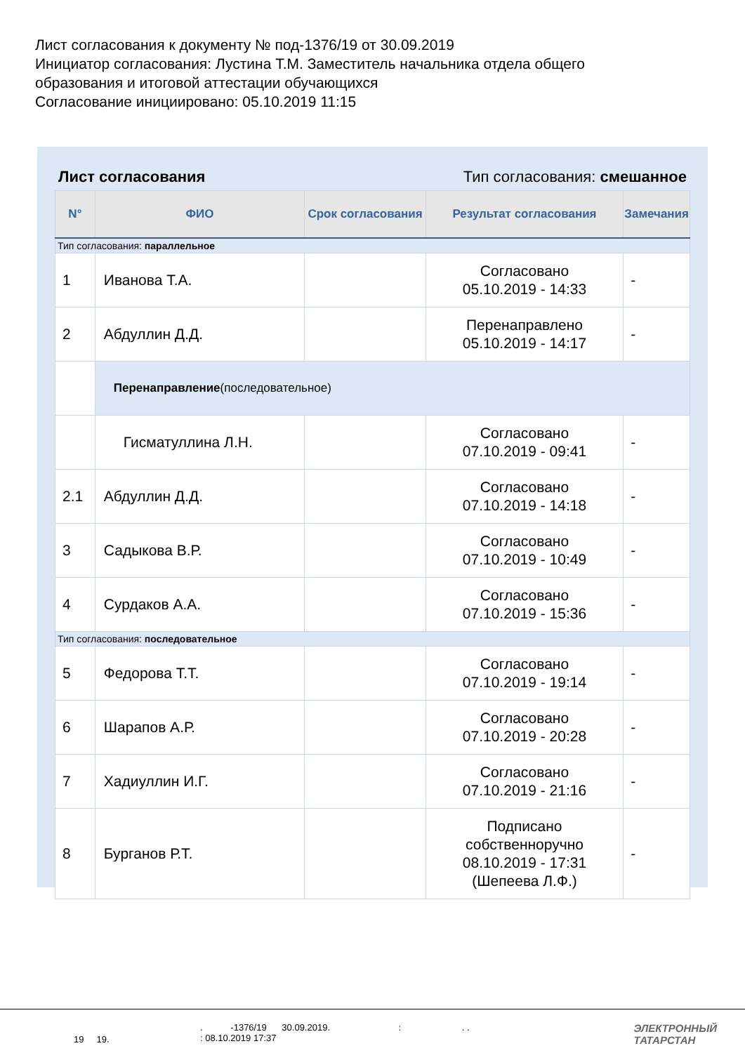Лист согласования к документу № под-1376/19 от 30.09.2019
Инициатор согласования: Лустина Т.М. Заместитель начальника отдела общего образования и итоговой аттестации обучающихся
Согласование инициировано: 05.10.2019 11:15
Лист согласования Тип согласования: смешанное
| N° | ФИО | Срок согласования | Результат согласования | Замечания |
| --- | --- | --- | --- | --- |
| Тип согласования: параллельное | | | | |
| 1 | Иванова Т.А. | | Согласовано 05.10.2019 - 14:33 | - |
| 2 | Абдуллин Д.Д. | | Перенаправлено 05.10.2019 - 14:17 | - |
| | Перенаправление (последовательное) | | | |
| | Гисматуллина Л.Н. | | Согласовано 07.10.2019 - 09:41 | - |
| 2.1 | Абдуллин Д.Д. | | Согласовано 07.10.2019 - 14:18 | - |
| 3 | Садыкова В.Р. | | Согласовано 07.10.2019 - 10:49 | - |
| 4 | Сурдаков А.А. | | Согласовано 07.10.2019 - 15:36 | - |
| Тип согласования: последовательное | | | | |
| 5 | Федорова Т.Т. | | Согласовано 07.10.2019 - 19:14 | - |
| 6 | Шарапов А.Р. | | Согласовано 07.10.2019 - 20:28 | - |
| 7 | Хадиуллин И.Г. | | Согласовано 07.10.2019 - 21:16 | - |
| 8 | Бурганов Р.Т. | | Подписано собственноручно 08.10.2019 - 17:31 (Шепеева Л.Ф.) | - |
19 19.
. -1376/19 30.09.2019. : . .
: 08.10.2019 17:37
ЭЛЕКТРОННЫЙ
ТАТАРСТАН